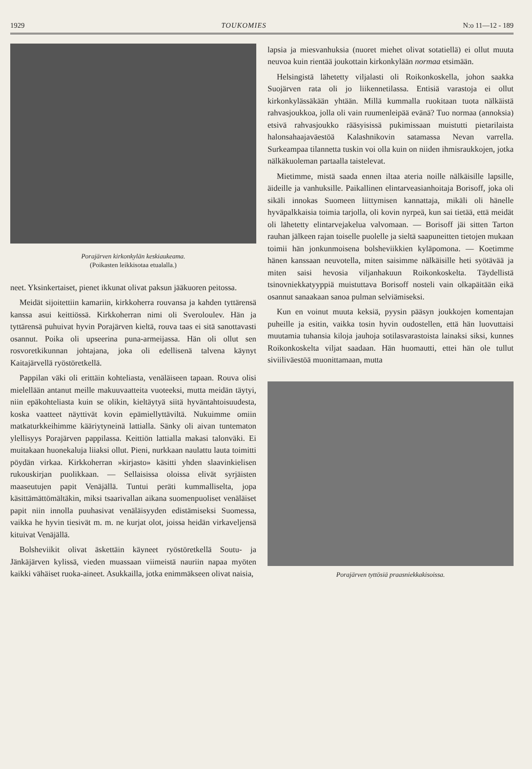1929 TOUKOMIES N:o 11—12 - 189
Porajärven kirkonkylän keskiaukeama.
(Poikasten leikkisotaa etualalla.)
neet. Yksinkertaiset, pienet ikkunat olivat paksun jääkuoren peitossa.
Meidät sijoitettiin kamariin, kirkkoherra rouvansa ja kahden tyttärensä kanssa asui keittiössä. Kirkkoherran nimi oli Sveroloulev. Hän ja tyttärensä puhuivat hyvin Porajärven kieltä, rouva taas ei sitä sanottavasti osannut. Poika oli upseerina puna-armeijassa. Hän oli ollut sen rosvoretkikunnan johtajana, joka oli edellisenä talvena käynyt Kaitajärvellä ryöstöretkellä.
Pappilan väki oli erittäin kohteliasta, venäläiseen tapaan. Rouva olisi mielellään antanut meille makuuvaatteita vuoteeksi, mutta meidän täytyi, niin epäkohteliasta kuin se olikin, kieltäytyä siitä hyväntahtoisuudesta, koska vaatteet näyttivät kovin epämiellyttäviltä. Nukuimme omiin matkaturkkeihimme kääriytyneinä lattialla. Sänky oli aivan tuntematon ylellisyys Porajärven pappilassa. Keittiön lattialla makasi talonväki. Ei muitakaan huonekaluja liiaksi ollut. Pieni, nurkkaan naulattu lauta toimitti pöydän virkaa. Kirkkoherran »kirjasto» käsitti yhden slaavinkielisen rukouskirjan puolikkaan. — Sellaisissa oloissa elivät syrjäisten maaseutujen papit Venäjällä. Tuntui peräti kummalliselta, jopa käsittämättömältäkin, miksi tsaarivallan aikana suomenpuoliset venäläiset papit niin innolla puuhasivat venäläisyyden edistämiseksi Suomessa, vaikka he hyvin tiesivät m. m. ne kurjat olot, joissa heidän virkaveljensä kituivat Venäjällä.
Bolsheviikit olivat äskettäin käyneet ryöstöretkellä Soutu- ja Jänkäjärven kylissä, vieden muassaan viimeistä nauriin napaa myöten kaikki vähäiset ruoka-aineet. Asukkailla, jotka enimmäkseen olivat naisia,
lapsia ja miesvanhuksia (nuoret miehet olivat sotatiellä) ei ollut muuta neuvoa kuin rientää joukottain kirkonkylään normaa etsimään.
Helsingistä lähetetty viljalasti oli Roikonkoskella, johon saakka Suojärven rata oli jo liikennetilassa. Entisiä varastoja ei ollut kirkonkylässäkään yhtään. Millä kummalla ruokitaan tuota nälkäistä rahvasjoukkoa, jolla oli vain ruumenleipää evänä? Tuo normaa (annoksia) etsivä rahvasjoukko rääsyisissä pukimissaan muistutti pietarilaista halonsahaajaväestöä Kalashnikovin satamassa Nevan varrella. Surkeampaa tilannetta tuskin voi olla kuin on niiden ihmisraukkojen, jotka nälkäkuoleman partaalla taistelevat.
Mietimme, mistä saada ennen iltaa ateria noille nälkäisille lapsille, äideille ja vanhuksille. Paikallinen elintarveasianhoitaja Borisoff, joka oli sikäli innokas Suomeen liittymisen kannattaja, mikäli oli hänelle hyväpalkkaisia toimia tarjolla, oli kovin nyrpeä, kun sai tietää, että meidät oli lähetetty elintarvejakelua valvomaan. — Borisoff jäi sitten Tarton rauhan jälkeen rajan toiselle puolelle ja sieltä saapuneitten tietojen mukaan toimii hän jonkunmoisena bolsheviikkien kyläpomona. — Koetimme hänen kanssaan neuvotella, miten saisimme nälkäisille heti syötävää ja miten saisi hevosia viljanhakuun Roikonkoskelta. Täydellistä tsinovniekkatyyppiä muistuttava Borisoff nosteli vain olkapäitään eikä osannut sanaakaan sanoa pulman selviämiseksi.
Kun en voinut muuta keksiä, pyysin pääsyn joukkojen komentajan puheille ja esitin, vaikka tosin hyvin oudostellen, että hän luovuttaisi muutamia tuhansia kiloja jauhoja sotilasvarastoista lainaksi siksi, kunnes Roikonkoskelta viljat saadaan. Hän huomautti, ettei hän ole tullut siviiliväestöä muonittamaan, mutta
Porajärven tyttösiä praasniekkakisoissa.